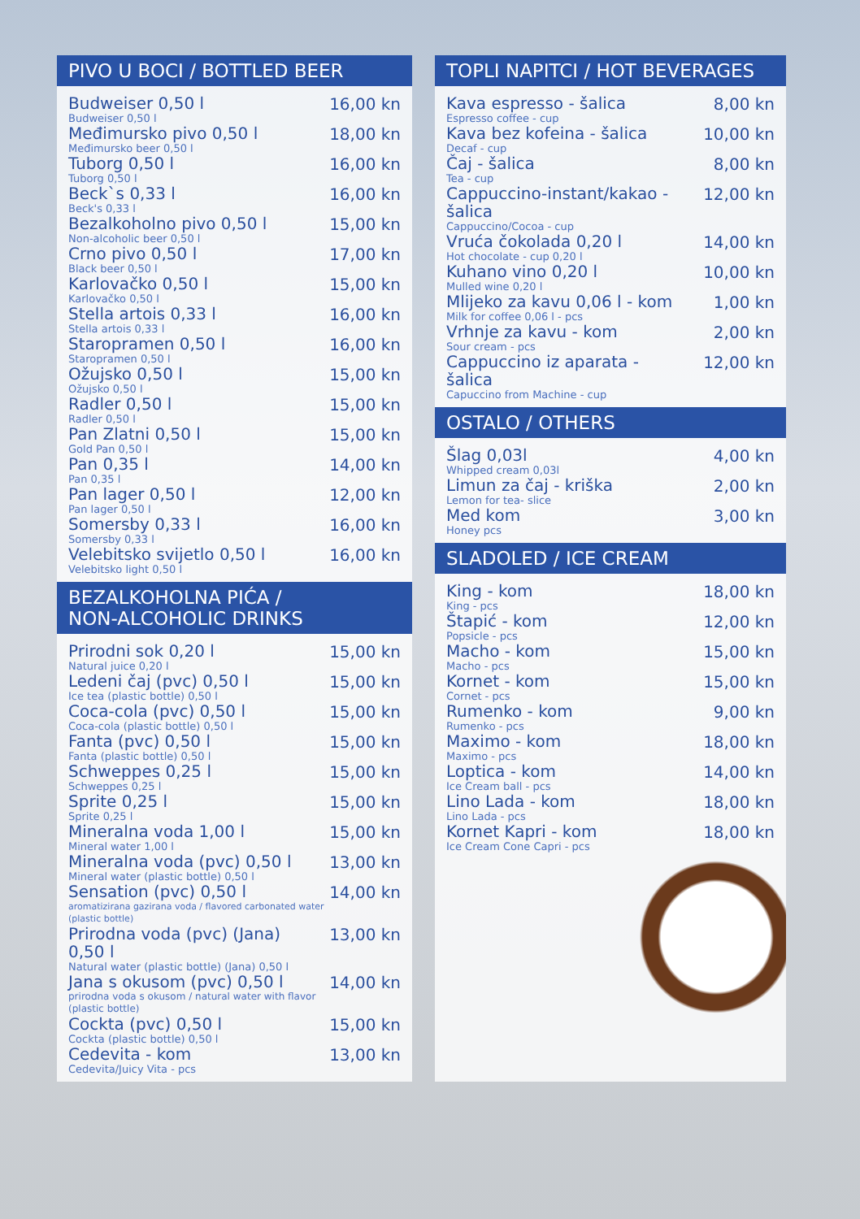PIVO U BOCI / BOTTLED BEER
| Budweiser 0,50 l Budweiser 0,50 l | 16,00 kn |
| Međimursko pivo 0,50 l Međimursko beer 0,50 l | 18,00 kn |
| Tuborg 0,50 l Tuborg 0,50 l | 16,00 kn |
| Beck`s 0,33 l Beck's 0,33 l | 16,00 kn |
| Bezalkoholno pivo 0,50 l Non-alcoholic beer 0,50 l | 15,00 kn |
| Crno pivo 0,50 l Black beer 0,50 l | 17,00 kn |
| Karlovačko 0,50 l Karlovačko 0,50 l | 15,00 kn |
| Stella artois 0,33 l Stella artois 0,33 l | 16,00 kn |
| Staropramen 0,50 l Staropramen 0,50 l | 16,00 kn |
| Ožujsko 0,50 l Ožujsko 0,50 l | 15,00 kn |
| Radler 0,50 l Radler 0,50 l | 15,00 kn |
| Pan Zlatni 0,50 l Gold Pan 0,50 l | 15,00 kn |
| Pan 0,35 l Pan 0,35 l | 14,00 kn |
| Pan lager 0,50 l Pan lager 0,50 l | 12,00 kn |
| Somersby 0,33 l Somersby 0,33 l | 16,00 kn |
| Velebitsko svijetlo 0,50 l Velebitsko light 0,50 l | 16,00 kn |
BEZALKOHOLNA PIĆA /
NON-ALCOHOLIC DRINKS
| Prirodni sok 0,20 l Natural juice 0,20 l | 15,00 kn |
| Ledeni čaj (pvc) 0,50 l Ice tea (plastic bottle) 0,50 l | 15,00 kn |
| Coca-cola (pvc) 0,50 l Coca-cola (plastic bottle) 0,50 l | 15,00 kn |
| Fanta (pvc) 0,50 l Fanta (plastic bottle) 0,50 l | 15,00 kn |
| Schweppes 0,25 l Schweppes 0,25 l | 15,00 kn |
| Sprite 0,25 l Sprite 0,25 l | 15,00 kn |
| Mineralna voda 1,00 l Mineral water 1,00 l | 15,00 kn |
| Mineralna voda (pvc) 0,50 l Mineral water (plastic bottle) 0,50 l | 13,00 kn |
| Sensation (pvc) 0,50 l 14,00 kn aromatizirana gazirana voda / flavored carbonated water (plastic bottle) | |
| Prirodna voda (pvc) (Jana) 0,50 l Natural water (plastic bottle) (Jana) 0,50 l | 13,00 kn |
| Jana s okusom (pvc) 0,50 l 14,00 kn prirodna voda s okusom / natural water with flavor (plastic bottle) | |
| Cockta (pvc) 0,50 l Cockta (plastic bottle) 0,50 l | 15,00 kn |
| Cedevita - kom Cedevita/Juicy Vita - pcs | 13,00 kn |
TOPLI NAPITCI / HOT BEVERAGES
| Kava espresso - šalica Espresso coffee - cup | 8,00 kn |
| Kava bez kofeina - šalica Decaf - cup | 10,00 kn |
| Čaj - šalica Tea - cup | 8,00 kn |
| Cappuccino-instant/kakao - šalica Cappuccino/Cocoa - cup | 12,00 kn |
| Vruća čokolada 0,20 l Hot chocolate - cup 0,20 l | 14,00 kn |
| Kuhano vino 0,20 l Mulled wine 0,20 l | 10,00 kn |
| Mlijeko za kavu 0,06 l - kom Milk for coffee 0,06 l - pcs | 1,00 kn |
| Vrhnje za kavu - kom Sour cream - pcs | 2,00 kn |
| Cappuccino iz aparata - šalica Capuccino from Machine - cup | 12,00 kn |
OSTALO / OTHERS
| Šlag 0,03l Whipped cream 0,03l | 4,00 kn |
| Limun za čaj - kriška Lemon for tea- slice | 2,00 kn |
| Med kom Honey pcs | 3,00 kn |
SLADOLED / ICE CREAM
| King - kom King - pcs | 18,00 kn |
| Štapić - kom Popsicle - pcs | 12,00 kn |
| Macho - kom Macho - pcs | 15,00 kn |
| Kornet - kom Cornet - pcs | 15,00 kn |
| Rumenko - kom Rumenko - pcs | 9,00 kn |
| Maximo - kom Maximo - pcs | 18,00 kn |
| Loptica - kom Ice Cream ball - pcs | 14,00 kn |
| Lino Lada - kom Lino Lada - pcs | 18,00 kn |
| Kornet Kapri - kom Ice Cream Cone Capri - pcs | 18,00 kn |